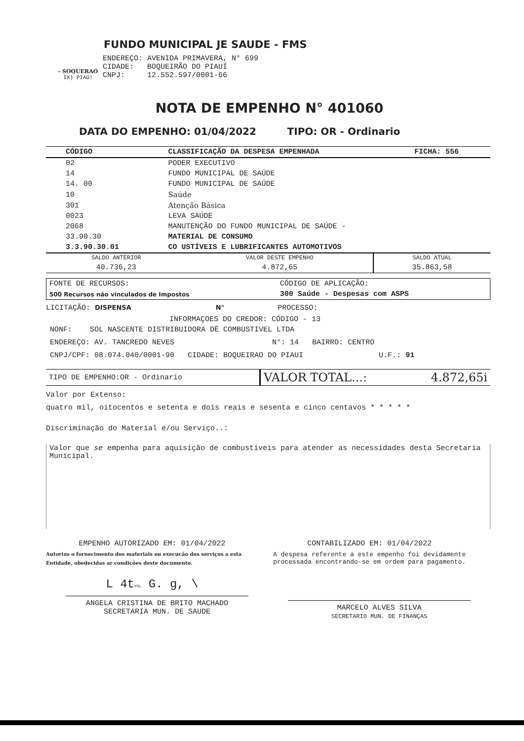- SOQUERAO
IX) PIAU!
FUNDO MUNICIPAL JE SAUDE - FMS
ENDEREÇO: AVENIDA PRIMAVERA, N° 699
CIDADE: BOQUEIRÃO DO PIAUÍ
CNPJ: 12.552.597/0001-66
NOTA DE EMPENHO N° 401060
DATA DO EMPENHO: 01/04/2022 TIPO: OR - Ordinario
| CÓDIGO | CLASSIFICAÇÃO DA DESPESA EMPENHADA | FICHA: 556 |
| --- | --- | --- |
| 02 | PODER EXECUTIVO | |
| 14 | FUNDO MUNICIPAL DE SAÚDE | |
| 14. 00 | FUNDO MUNICIPAL DE SAÚDE | |
| 10 | Saúde | |
| 301 | Atenção Básica | |
| 0023 | LEVA SAÚDE | |
| 2068 | MANUTENÇÃO DO FUNDO MUNICIPAL DE SAÚDE - | |
| 33.90.30 | MATERIAL DE CONSUMO | |
| 3.3.90.30.01 | CO USTÍVEIS E LUBRIFICANTES AUTOMOTIVOS | |
| SALDO ANTERIOR | VALOR DESTE EMPENHO | SALDO ATUAL |
| 40.736,23 | 4.872,65 | 35.863,58 |
| FONTE DE RECURSOS: | CÓDIGO DE APLICAÇÃO: |
| 500 Recursos não vinculados de Impostos | 300 Saúde - Despesas com ASPS |
LICITAÇÃO: DISPENSA N° PROCESSO:
INFORMAÇOES DO CREDOR: CÓDIGO - 13
NONF: SOL NASCENTE DISTRIBUIDORA DË COMBUSTIVEL LTDA
ENDEREÇO: AV. TANCREDO NEVES N°: 14 BAIRRO: CENTRO
CNPJ/CPF: 08.074.040/0001-90 CIDADE: BOQUEIRAO DO PIAUI U.F.: 91
| TIPO DE EMPENHO:OR - Ordinario | VALOR TOTAL...: | 4.872,65i |
Valor por Extenso:
quatro mil, oitocentos e setenta e dois reais e sesenta e cinco centavos * * * * *
Discriminação do Material e/ou Serviço..:
Valor que se empenha para aquisição de combustíveis para atender as necessidades desta Secretaria Municipal.
EMPENHO AUTORIZADO EM: 01/04/2022
Autorizo o fornecimento dos materiais ou execucão dos serviços a esta Entidade, obedecidas ar condicões deste documento.
L 4tY5L G. g, \
ANGELA CRISTINA DE BRITO MACHADO
SECRETARIA MUN. DE SAUDE
CONTABILIZADO EM: 01/04/2022
A despesa referente a este empenho foi devidamente processada encontrando-se em ordem para pagamento.
MARCELO ALVES SILVA
SECRETARIO MUN. DE FINANÇAS